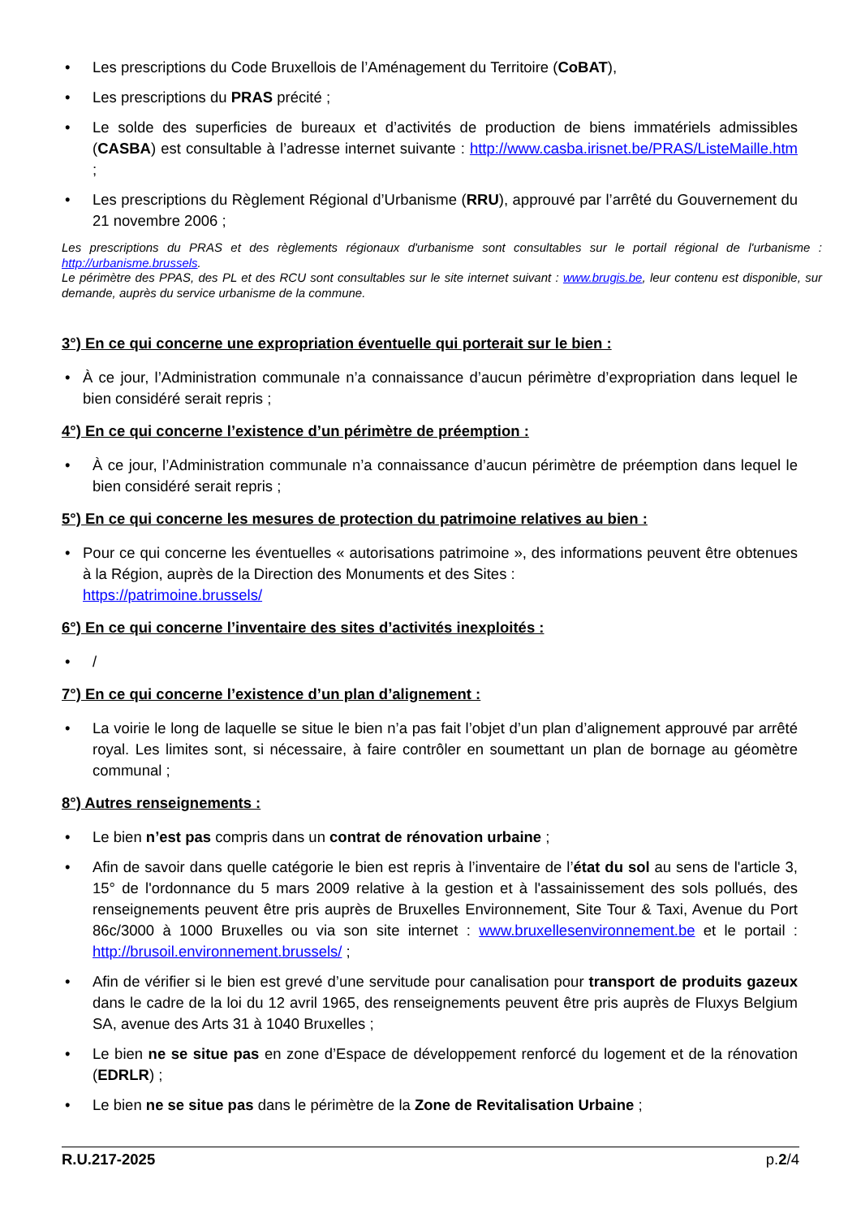• Les prescriptions du Code Bruxellois de l’Aménagement du Territoire (CoBAT),
• Les prescriptions du PRAS précité ;
• Le solde des superficies de bureaux et d’activités de production de biens immatériels admissibles (CASBA) est consultable à l’adresse internet suivante : http://www.casba.irisnet.be/PRAS/ListeMaille.htm ;
• Les prescriptions du Règlement Régional d’Urbanisme (RRU), approuvé par l’arrêté du Gouvernement du 21 novembre 2006 ;
Les prescriptions du PRAS et des règlements régionaux d'urbanisme sont consultables sur le portail régional de l'urbanisme : http://urbanisme.brussels.
Le périmètre des PPAS, des PL et des RCU sont consultables sur le site internet suivant : www.brugis.be, leur contenu est disponible, sur demande, auprès du service urbanisme de la commune.
3°) En ce qui concerne une expropriation éventuelle qui porterait sur le bien :
• À ce jour, l’Administration communale n’a connaissance d’aucun périmètre d’expropriation dans lequel le bien considéré serait repris ;
4°) En ce qui concerne l’existence d’un périmètre de préemption :
• À ce jour, l’Administration communale n’a connaissance d’aucun périmètre de préemption dans lequel le bien considéré serait repris ;
5°) En ce qui concerne les mesures de protection du patrimoine relatives au bien :
• Pour ce qui concerne les éventuelles « autorisations patrimoine », des informations peuvent être obtenues à la Région, auprès de la Direction des Monuments et des Sites :
https://patrimoine.brussels/
6°) En ce qui concerne l’inventaire des sites d’activités inexploités :
• /
7°) En ce qui concerne l’existence d’un plan d’alignement :
• La voirie le long de laquelle se situe le bien n’a pas fait l’objet d’un plan d’alignement approuvé par arrêté royal. Les limites sont, si nécessaire, à faire contrôler en soumettant un plan de bornage au géomètre communal ;
8°) Autres renseignements :
• Le bien n’est pas compris dans un contrat de rénovation urbaine ;
• Afin de savoir dans quelle catégorie le bien est repris à l’inventaire de l’état du sol au sens de l'article 3, 15° de l'ordonnance du 5 mars 2009 relative à la gestion et à l'assainissement des sols pollués, des renseignements peuvent être pris auprès de Bruxelles Environnement, Site Tour & Taxi, Avenue du Port 86c/3000 à 1000 Bruxelles ou via son site internet : www.bruxellesenvironnement.be et le portail : http://brusoil.environnement.brussels/ ;
• Afin de vérifier si le bien est grevé d’une servitude pour canalisation pour transport de produits gazeux dans le cadre de la loi du 12 avril 1965, des renseignements peuvent être pris auprès de Fluxys Belgium SA, avenue des Arts 31 à 1040 Bruxelles ;
• Le bien ne se situe pas en zone d’Espace de développement renforcé du logement et de la rénovation (EDRLR) ;
• Le bien ne se situe pas dans le périmètre de la Zone de Revitalisation Urbaine ;
R.U.217-2025 p.2/4